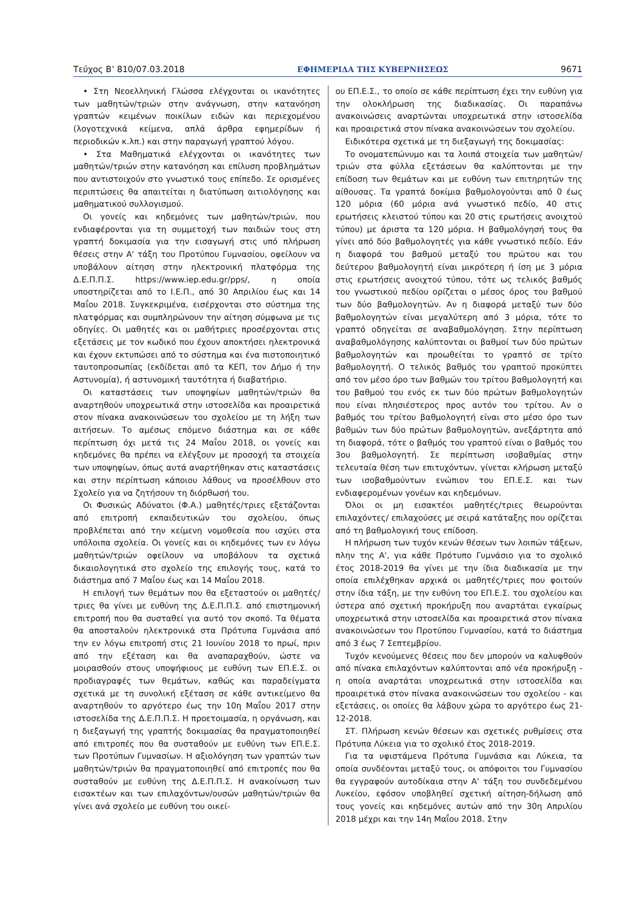Τεύχος Β’ 810/07.03.2018 ΕΦΗΜΕΡΙΔΑ ΤΗΣ ΚΥΒΕΡΝΗΣΕΩΣ 9671
• Στη Νεοελληνική Γλώσσα ελέγχονται οι ικανότητες των μαθητών/τριών στην ανάγνωση, στην κατανόηση γραπτών κειμένων ποικίλων ειδών και περιεχομένου (λογοτεχνικά κείμενα, απλά άρθρα εφημερίδων ή περιοδικών κ.λπ.) και στην παραγωγή γραπτού λόγου.
• Στα Μαθηματικά ελέγχονται οι ικανότητες των μαθητών/τριών στην κατανόηση και επίλυση προβλημάτων που αντιστοιχούν στο γνωστικό τους επίπεδο. Σε ορισμένες περιπτώσεις θα απαιτείται η διατύπωση αιτιολόγησης και μαθηματικού συλλογισμού.
Οι γονείς και κηδεμόνες των μαθητών/τριών, που ενδιαφέρονται για τη συμμετοχή των παιδιών τους στη γραπτή δοκιμασία για την εισαγωγή στις υπό πλήρωση θέσεις στην Α' τάξη του Προτύπου Γυμνασίου, οφείλουν να υποβάλουν αίτηση στην ηλεκτρονική πλατφόρμα της Δ.Ε.Π.Π.Σ. https://www.iep.edu.gr/pps/, η οποία υποστηρίζεται από το Ι.Ε.Π., από 30 Απριλίου έως και 14 Μαΐου 2018. Συγκεκριμένα, εισέρχονται στο σύστημα της πλατφόρμας και συμπληρώνουν την αίτηση σύμφωνα με τις οδηγίες. Οι μαθητές και οι μαθήτριες προσέρχονται στις εξετάσεις με τον κωδικό που έχουν αποκτήσει ηλεκτρονικά και έχουν εκτυπώσει από το σύστημα και ένα πιστοποιητικό ταυτοπροσωπίας (εκδίδεται από τα ΚΕΠ, τον Δήμο ή την Αστυνομία), ή αστυνομική ταυτότητα ή διαβατήριο.
Οι καταστάσεις των υποψηφίων μαθητών/τριών θα αναρτηθούν υποχρεωτικά στην ιστοσελίδα και προαιρετικά στον πίνακα ανακοινώσεων του σχολείου με τη λήξη των αιτήσεων. Το αμέσως επόμενο διάστημα και σε κάθε περίπτωση όχι μετά τις 24 Μαΐου 2018, οι γονείς και κηδεμόνες θα πρέπει να ελέγξουν με προσοχή τα στοιχεία των υποψηφίων, όπως αυτά αναρτήθηκαν στις καταστάσεις και στην περίπτωση κάποιου λάθους να προσέλθουν στο Σχολείο για να ζητήσουν τη διόρθωσή του.
Οι Φυσικώς Αδύνατοι (Φ.Α.) μαθητές/τριες εξετάζονται από επιτροπή εκπαιδευτικών του σχολείου, όπως προβλέπεται από την κείμενη νομοθεσία που ισχύει στα υπόλοιπα σχολεία. Οι γονείς και οι κηδεμόνες των εν λόγω μαθητών/τριών οφείλουν να υποβάλουν τα σχετικά δικαιολογητικά στο σχολείο της επιλογής τους, κατά το διάστημα από 7 Μαΐου έως και 14 Μαΐου 2018.
Η επιλογή των θεμάτων που θα εξεταστούν οι μαθητές/τριες θα γίνει με ευθύνη της Δ.Ε.Π.Π.Σ. από επιστημονική επιτροπή που θα συσταθεί για αυτό τον σκοπό. Τα θέματα θα αποσταλούν ηλεκτρονικά στα Πρότυπα Γυμνάσια από την εν λόγω επιτροπή στις 21 Ιουνίου 2018 το πρωί, πριν από την εξέταση και θα αναπαραχθούν, ώστε να μοιρασθούν στους υποψήφιους με ευθύνη των ΕΠ.Ε.Σ. οι προδιαγραφές των θεμάτων, καθώς και παραδείγματα σχετικά με τη συνολική εξέταση σε κάθε αντικείμενο θα αναρτηθούν το αργότερο έως την 10η Μαΐου 2017 στην ιστοσελίδα της Δ.Ε.Π.Π.Σ. Η προετοιμασία, η οργάνωση, και η διεξαγωγή της γραπτής δοκιμασίας θα πραγματοποιηθεί από επιτροπές που θα συσταθούν με ευθύνη των ΕΠ.Ε.Σ. των Προτύπων Γυμνασίων. Η αξιολόγηση των γραπτών των μαθητών/τριών θα πραγματοποιηθεί από επιτροπές που θα συσταθούν με ευθύνη της Δ.Ε.Π.Π.Σ. Η ανακοίνωση των εισακτέων και των επιλαχόντων/ουσών μαθητών/τριών θα γίνει ανά σχολείο με ευθύνη του οικεί-
ου ΕΠ.Ε.Σ., το οποίο σε κάθε περίπτωση έχει την ευθύνη για την ολοκλήρωση της διαδικασίας. Οι παραπάνω ανακοινώσεις αναρτώνται υποχρεωτικά στην ιστοσελίδα και προαιρετικά στον πίνακα ανακοινώσεων του σχολείου.
Ειδικότερα σχετικά με τη διεξαγωγή της δοκιμασίας:
Το ονοματεπώνυμο και τα λοιπά στοιχεία των μαθητών/τριών στα φύλλα εξετάσεων θα καλύπτονται με την επίδοση των θεμάτων και με ευθύνη των επιτηρητών της αίθουσας. Τα γραπτά δοκίμια βαθμολογούνται από 0 έως 120 μόρια (60 μόρια ανά γνωστικό πεδίο, 40 στις ερωτήσεις κλειστού τύπου και 20 στις ερωτήσεις ανοιχτού τύπου) με άριστα τα 120 μόρια. Η βαθμολόγησή τους θα γίνει από δύο βαθμολογητές για κάθε γνωστικό πεδίο. Εάν η διαφορά του βαθμού μεταξύ του πρώτου και του δεύτερου βαθμολογητή είναι μικρότερη ή ίση με 3 μόρια στις ερωτήσεις ανοιχτού τύπου, τότε ως τελικός βαθμός του γνωστικού πεδίου ορίζεται ο μέσος όρος του βαθμού των δύο βαθμολογητών. Αν η διαφορά μεταξύ των δύο βαθμολογητών είναι μεγαλύτερη από 3 μόρια, τότε το γραπτό οδηγείται σε αναβαθμολόγηση. Στην περίπτωση αναβαθμολόγησης καλύπτονται οι βαθμοί των δύο πρώτων βαθμολογητών και προωθείται το γραπτό σε τρίτο βαθμολογητή. Ο τελικός βαθμός του γραπτού προκύπτει από τον μέσο όρο των βαθμών του τρίτου βαθμολογητή και του βαθμού του ενός εκ των δύο πρώτων βαθμολογητών που είναι πλησιέστερος προς αυτόν του τρίτου. Αν ο βαθμός του τρίτου βαθμολογητή είναι στο μέσο όρο των βαθμών των δύο πρώτων βαθμολογητών, ανεξάρτητα από τη διαφορά, τότε ο βαθμός του γραπτού είναι ο βαθμός του 3ου βαθμολογητή. Σε περίπτωση ισοβαθμίας στην τελευταία θέση των επιτυχόντων, γίνεται κλήρωση μεταξύ των ισοβαθμούντων ενώπιον του ΕΠ.Ε.Σ. και των ενδιαφερομένων γονέων και κηδεμόνων.
Όλοι οι μη εισακτέοι μαθητές/τριες θεωρούνται επιλαχόντες/ επιλαχούσες με σειρά κατάταξης που ορίζεται από τη βαθμολογική τους επίδοση.
Η πλήρωση των τυχόν κενών θέσεων των λοιπών τάξεων, πλην της Α', για κάθε Πρότυπο Γυμνάσιο για το σχολικό έτος 2018-2019 θα γίνει με την ίδια διαδικασία με την οποία επιλέχθηκαν αρχικά οι μαθητές/τριες που φοιτούν στην ίδια τάξη, με την ευθύνη του ΕΠ.Ε.Σ. του σχολείου και ύστερα από σχετική προκήρυξη που αναρτάται εγκαίρως υποχρεωτικά στην ιστοσελίδα και προαιρετικά στον πίνακα ανακοινώσεων του Προτύπου Γυμνασίου, κατά το διάστημα από 3 έως 7 Σεπτεμβρίου.
Τυχόν κενούμενες θέσεις που δεν μπορούν να καλυφθούν από πίνακα επιλαχόντων καλύπτονται από νέα προκήρυξη - η οποία αναρτάται υποχρεωτικά στην ιστοσελίδα και προαιρετικά στον πίνακα ανακοινώσεων του σχολείου - και εξετάσεις, οι οποίες θα λάβουν χώρα το αργότερο έως 21-12-2018.
ΣΤ. Πλήρωση κενών θέσεων και σχετικές ρυθμίσεις στα Πρότυπα Λύκεια για το σχολικό έτος 2018-2019.
Για τα υφιστάμενα Πρότυπα Γυμνάσια και Λύκεια, τα οποία συνδέονται μεταξύ τους, οι απόφοιτοι του Γυμνασίου θα εγγραφούν αυτοδίκαια στην Α' τάξη του συνδεδεμένου Λυκείου, εφόσον υποβληθεί σχετική αίτηση-δήλωση από τους γονείς και κηδεμόνες αυτών από την 30η Απριλίου 2018 μέχρι και την 14η Μαΐου 2018. Στην